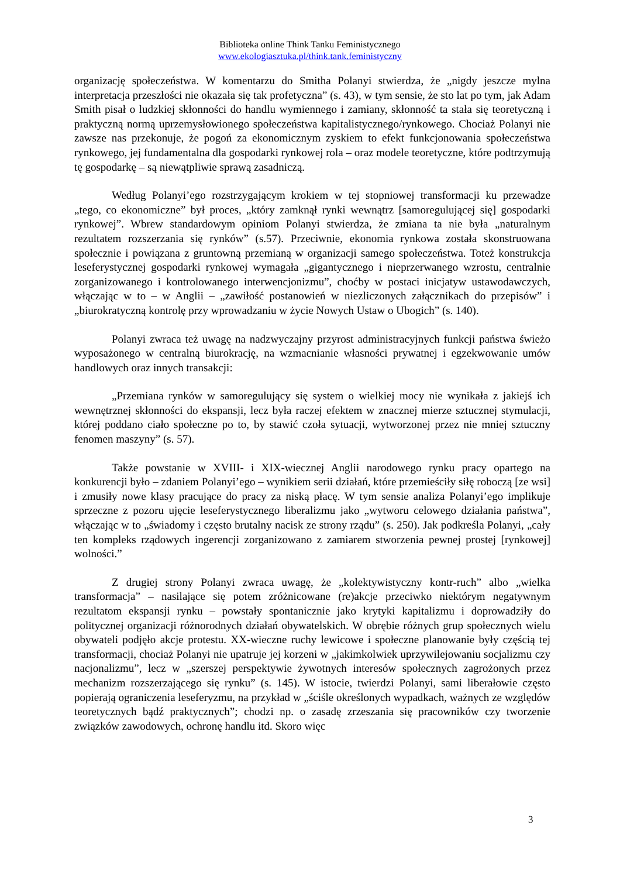Biblioteka online Think Tanku Feministycznego
www.ekologiasztuka.pl/think.tank.feministyczny
organizację społeczeństwa. W komentarzu do Smitha Polanyi stwierdza, że „nigdy jeszcze mylna interpretacja przeszłości nie okazała się tak profetyczna” (s. 43), w tym sensie, że sto lat po tym, jak Adam Smith pisał o ludzkiej skłonności do handlu wymiennego i zamiany, skłonność ta stała się teoretyczną i praktyczną normą uprzemysłowionego społeczeństwa kapitalistycznego/rynkowego. Chociaż Polanyi nie zawsze nas przekonuje, że pogoń za ekonomicznym zyskiem to efekt funkcjonowania społeczeństwa rynkowego, jej fundamentalna dla gospodarki rynkowej rola – oraz modele teoretyczne, które podtrzymują tę gospodarkę – są niewątpliwie sprawą zasadniczą.
Według Polanyi’ego rozstrzygającym krokiem w tej stopniowej transformacji ku przewadze „tego, co ekonomiczne” był proces, „który zamknął rynki wewnątrz [samoregulującej się] gospodarki rynkowej”. Wbrew standardowym opiniom Polanyi stwierdza, że zmiana ta nie była „naturalnym rezultatem rozszerzania się rynków” (s.57). Przeciwnie, ekonomia rynkowa została skonstruowana społecznie i powiązana z gruntowną przemianą w organizacji samego społeczeństwa. Toteż konstrukcja leseferystycznej gospodarki rynkowej wymagała „gigantycznego i nieprzerwanego wzrostu, centralnie zorganizowanego i kontrolowanego interwencjonizmu”, choćby w postaci inicjatyw ustawodawczych, włączając w to – w Anglii – „zawiłość postanowień w niezliczonych załącznikach do przepisów” i „biurokratyczną kontrolę przy wprowadzaniu w życie Nowych Ustaw o Ubogich” (s. 140).
Polanyi zwraca też uwagę na nadzwyczajny przyrost administracyjnych funkcji państwa świeżo wyposażonego w centralną biurokrację, na wzmacnianie własności prywatnej i egzekwowanie umów handlowych oraz innych transakcji:
„Przemiana rynków w samoregulujący się system o wielkiej mocy nie wynikała z jakiejś ich wewnętrznej skłonności do ekspansji, lecz była raczej efektem w znacznej mierze sztucznej stymulacji, której poddano ciało społeczne po to, by stawić czoła sytuacji, wytworzonej przez nie mniej sztuczny fenomen maszyny” (s. 57).
Także powstanie w XVIII- i XIX-wiecznej Anglii narodowego rynku pracy opartego na konkurencji było – zdaniem Polanyi’ego – wynikiem serii działań, które przemieściły siłę roboczą [ze wsi] i zmusiły nowe klasy pracujące do pracy za niską płacę. W tym sensie analiza Polanyi’ego implikuje sprzeczne z pozoru ujęcie leseferystycznego liberalizmu jako „wytworu celowego działania państwa”, włączając w to „świadomy i często brutalny nacisk ze strony rządu” (s. 250). Jak podkreśla Polanyi, „cały ten kompleks rządowych ingerencji zorganizowano z zamiarem stworzenia pewnej prostej [rynkowej] wolności.”
Z drugiej strony Polanyi zwraca uwagę, że „kolektywistyczny kontr-ruch” albo „wielka transformacja” – nasilające się potem zróżnicowane (re)akcje przeciwko niektórym negatywnym rezultatom ekspansji rynku – powstały spontanicznie jako krytyki kapitalizmu i doprowadziły do politycznej organizacji różnorodnych działań obywatelskich. W obrębie różnych grup społecznych wielu obywateli podjęło akcje protestu. XX-wieczne ruchy lewicowe i społeczne planowanie były częścią tej transformacji, chociaż Polanyi nie upatruje jej korzeni w „jakimkolwiek uprzywilejowaniu socjalizmu czy nacjonalizmu”, lecz w „szerszej perspektywie żywotnych interesów społecznych zagrożonych przez mechanizm rozszerzającego się rynku” (s. 145). W istocie, twierdzi Polanyi, sami liberałowie często popierają ograniczenia leseferyzmu, na przykład w „ściśle określonych wypadkach, ważnych ze względów teoretycznych bądź praktycznych”; chodzi np. o zasadę zrzeszania się pracowników czy tworzenie związków zawodowych, ochronę handlu itd. Skoro więc
3